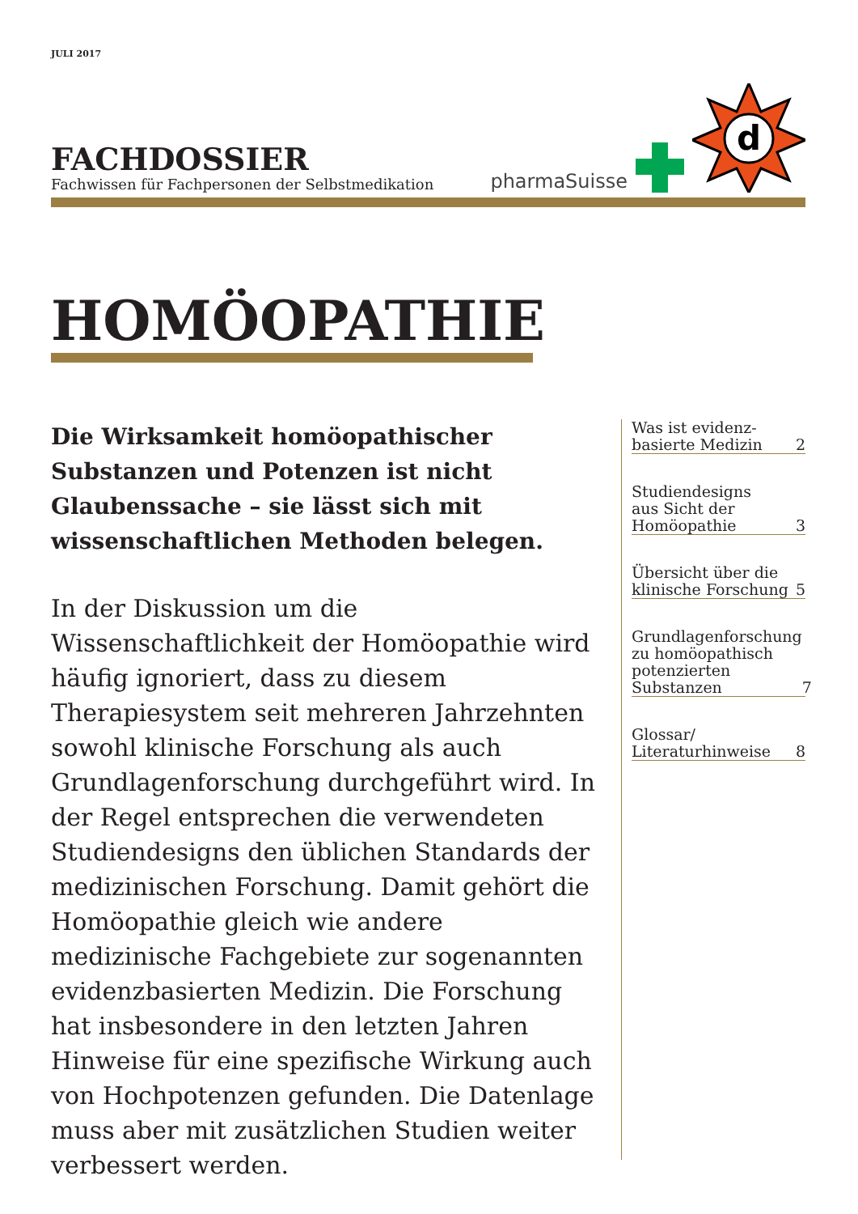JULI 2017
FACHDOSSIER
Fachwissen für Fachpersonen der Selbstmedikation
pharmaSuisse
d
HOMÖOPATHIE
Die Wirksamkeit homöopathischer Substanzen und Potenzen ist nicht Glaubens­sache – sie lässt sich mit wissenschaftlichen Methoden belegen.
In der Diskussion um die Wissenschaftlichkeit der Homöopathie wird häufig ignoriert, dass zu diesem Therapiesystem seit mehreren Jahrzehnten sowohl klinische Forschung als auch Grundlagenforschung durchgeführt wird. In der Regel entsprechen die verwendeten Studiendesigns den üblichen Standards der medizinischen Forschung. Damit gehört die Homöopathie gleich wie andere medizinische Fachgebiete zur sogenannten evidenzbasierten Medizin. Die Forschung hat insbesondere in den letzten Jahren Hinweise für eine spezifische Wirkung auch von Hochpotenzen gefunden. Die Datenlage muss aber mit zusätzlichen Studien weiter verbessert werden.
Was ist evidenz-
basierte Medizin 2
Studiendesigns
aus Sicht der
Homöopathie 3
Übersicht über die
klinische Forschung 5
Grundlagenforschung
zu homöopathisch
potenzierten
Substanzen 7
Glossar/
Literaturhinweise 8